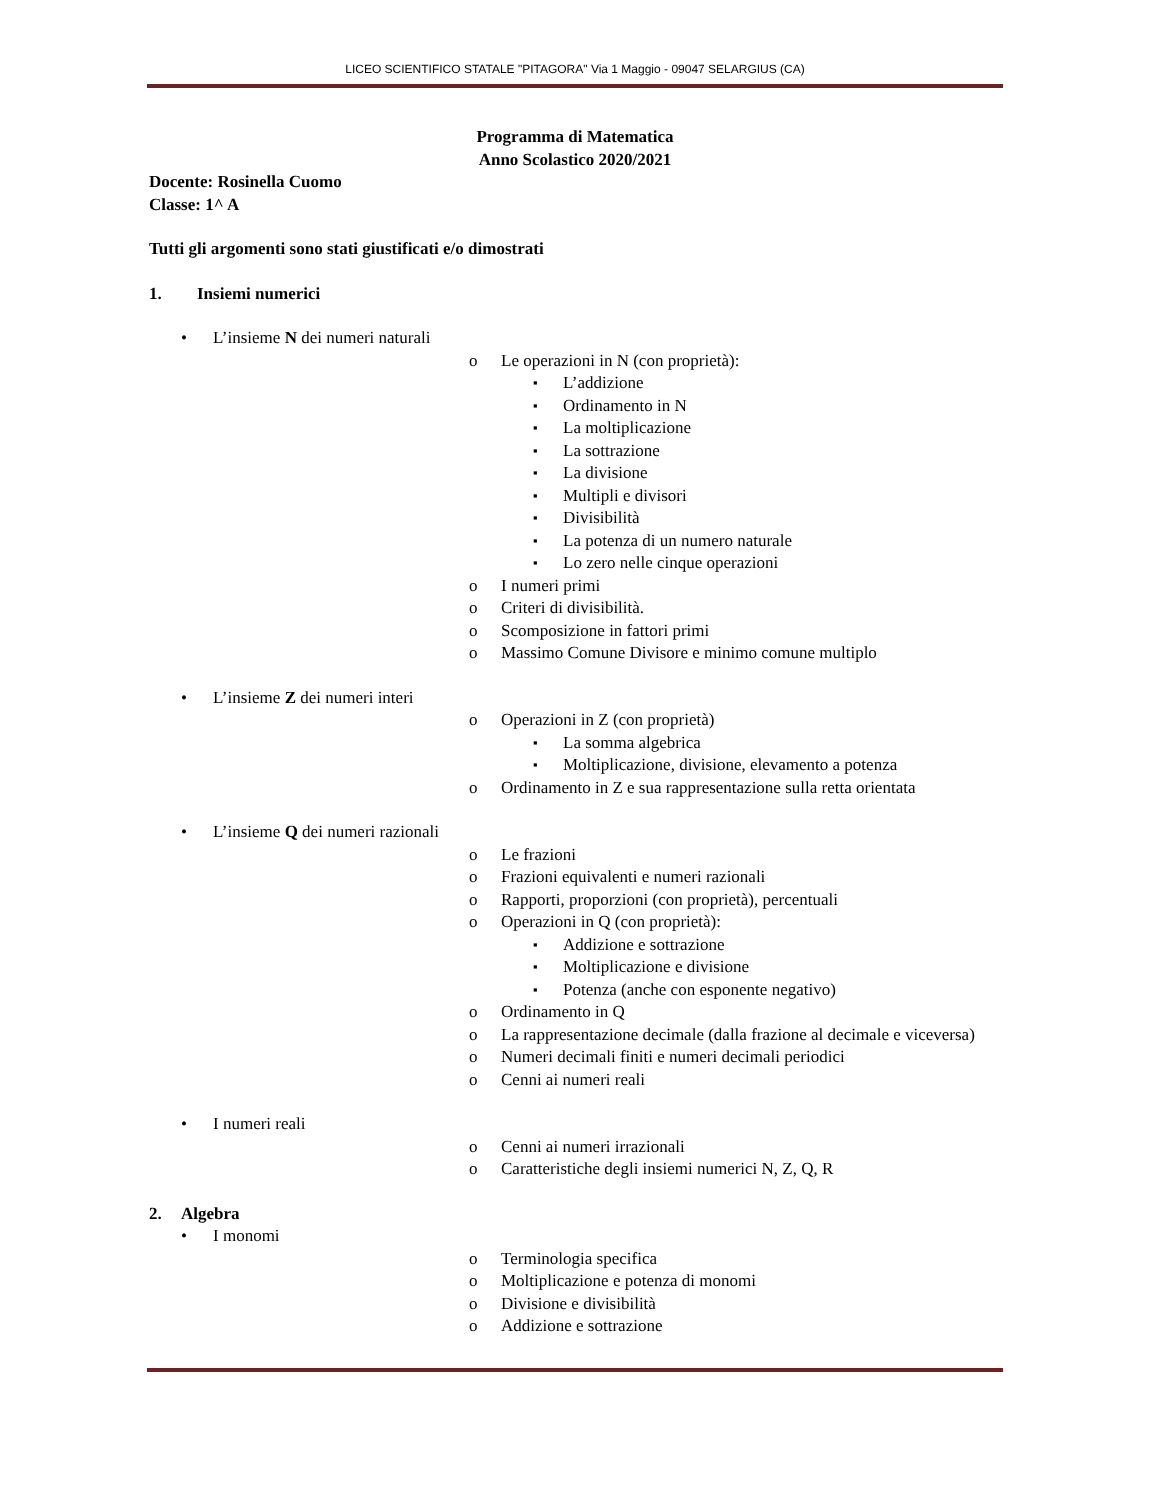LICEO SCIENTIFICO STATALE "PITAGORA" Via 1 Maggio - 09047 SELARGIUS (CA)
Programma di Matematica
Anno Scolastico 2020/2021
Docente: Rosinella Cuomo
Classe: 1^ A
Tutti gli argomenti sono stati giustificati e/o dimostrati
1. Insiemi numerici
• L’insieme N dei numeri naturali
o Le operazioni in N (con proprietà):
▪ L’addizione
▪ Ordinamento in N
▪ La moltiplicazione
▪ La sottrazione
▪ La divisione
▪ Multipli e divisori
▪ Divisibilità
▪ La potenza di un numero naturale
▪ Lo zero nelle cinque operazioni
o I numeri primi
o Criteri di divisibilità.
o Scomposizione in fattori primi
o Massimo Comune Divisore e minimo comune multiplo
• L’insieme Z dei numeri interi
o Operazioni in Z (con proprietà)
▪ La somma algebrica
▪ Moltiplicazione, divisione, elevamento a potenza
o Ordinamento in Z e sua rappresentazione sulla retta orientata
• L’insieme Q dei numeri razionali
o Le frazioni
o Frazioni equivalenti e numeri razionali
o Rapporti, proporzioni (con proprietà), percentuali
o Operazioni in Q (con proprietà):
▪ Addizione e sottrazione
▪ Moltiplicazione e divisione
▪ Potenza (anche con esponente negativo)
o Ordinamento in Q
o La rappresentazione decimale (dalla frazione al decimale e viceversa)
o Numeri decimali finiti e numeri decimali periodici
o Cenni ai numeri reali
• I numeri reali
o Cenni ai numeri irrazionali
o Caratteristiche degli insiemi numerici N, Z, Q, R
2. Algebra
• I monomi
o Terminologia specifica
o Moltiplicazione e potenza di monomi
o Divisione e divisibilità
o Addizione e sottrazione